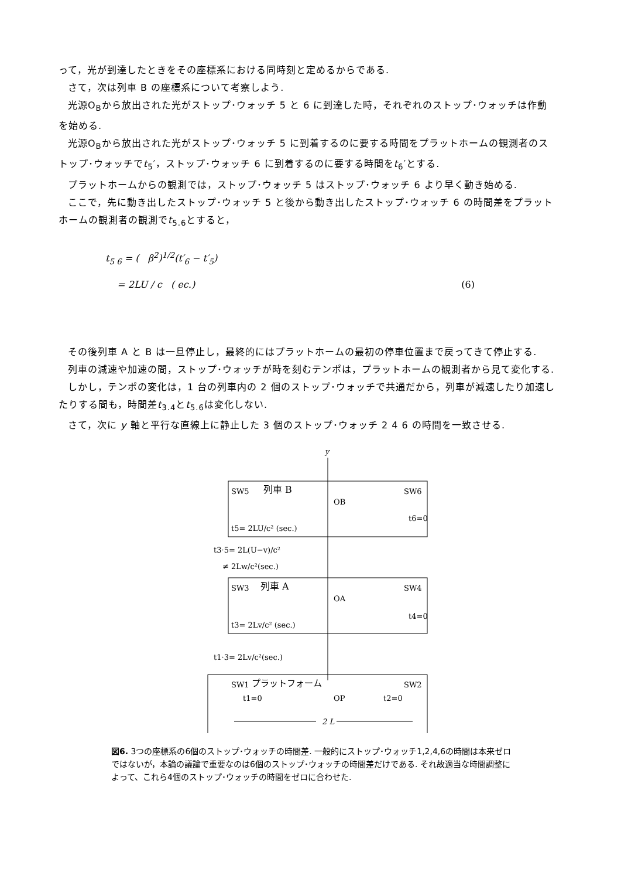って，光が到達したときをその座標系における同時刻と定めるからである.
さて，次は列車 B の座標系について考察しよう.
光源O<sub>B</sub>から放出された光がストップ･ウォッチ 5 と 6 に到達した時，それぞれのストップ･ウォッチは作動を始める.
光源O<sub>B</sub>から放出された光がストップ･ウォッチ 5 に到着するのに要する時間をプラットホームの観測者のストップ･ウォッチでt<sub>5</sub>′，ストップ･ウォッチ 6 に到着するのに要する時間をt<sub>6</sub>′とする.
プラットホームからの観測では，ストップ･ウォッチ 5 はストップ･ウォッチ 6 より早く動き始める.
ここで，先に動き出したストップ･ウォッチ 5 と後から動き出したストップ･ウォッチ 6 の時間差をプラットホームの観測者の観測でt<sub>5.6</sub>とすると，
t<sub>5 6</sub> = ( β<sup>2</sup>)<sup>1/2</sup>(t′<sub>6</sub> − t′<sub>5</sub>)
= 2LU / c ( ec.)
(6)
その後列車 A と B は一旦停止し，最終的にはプラットホームの最初の停車位置まで戻ってきて停止する.
列車の減速や加速の間，ストップ･ウォッチが時を刻むテンポは，プラットホームの観測者から見て変化する.
しかし，テンポの変化は，1 台の列車内の 2 個のストップ･ウォッチで共通だから，列車が減速したり加速したりする間も，時間差t<sub>3.4</sub>とt<sub>5.6</sub>は変化しない.
さて，次に y 軸と平行な直線上に静止した 3 個のストップ･ウォッチ 2 4 6 の時間を一致させる.
y
SW5
列車 B
SW6
OB
t6=0
t5= 2LU/c² (sec.)
t3·5= 2L(U−v)/c²
≠ 2Lw/c²(sec.)
SW3
列車 A
SW4
OA
t4=0
t3= 2Lv/c² (sec.)
t1·3= 2Lv/c²(sec.)
SW1
プラットフォーム
SW2
t1=0
OP
t2=0
2 L
図6. 3つの座標系の6個のストップ･ウォッチの時間差. 一般的にストップ･ウォッチ1,2,4,6の時間は本来ゼロではないが，本論の議論で重要なのは6個のストップ･ウォッチの時間差だけである. それ故適当な時間調整によって、これら4個のストップ･ウォッチの時間をゼロに合わせた.